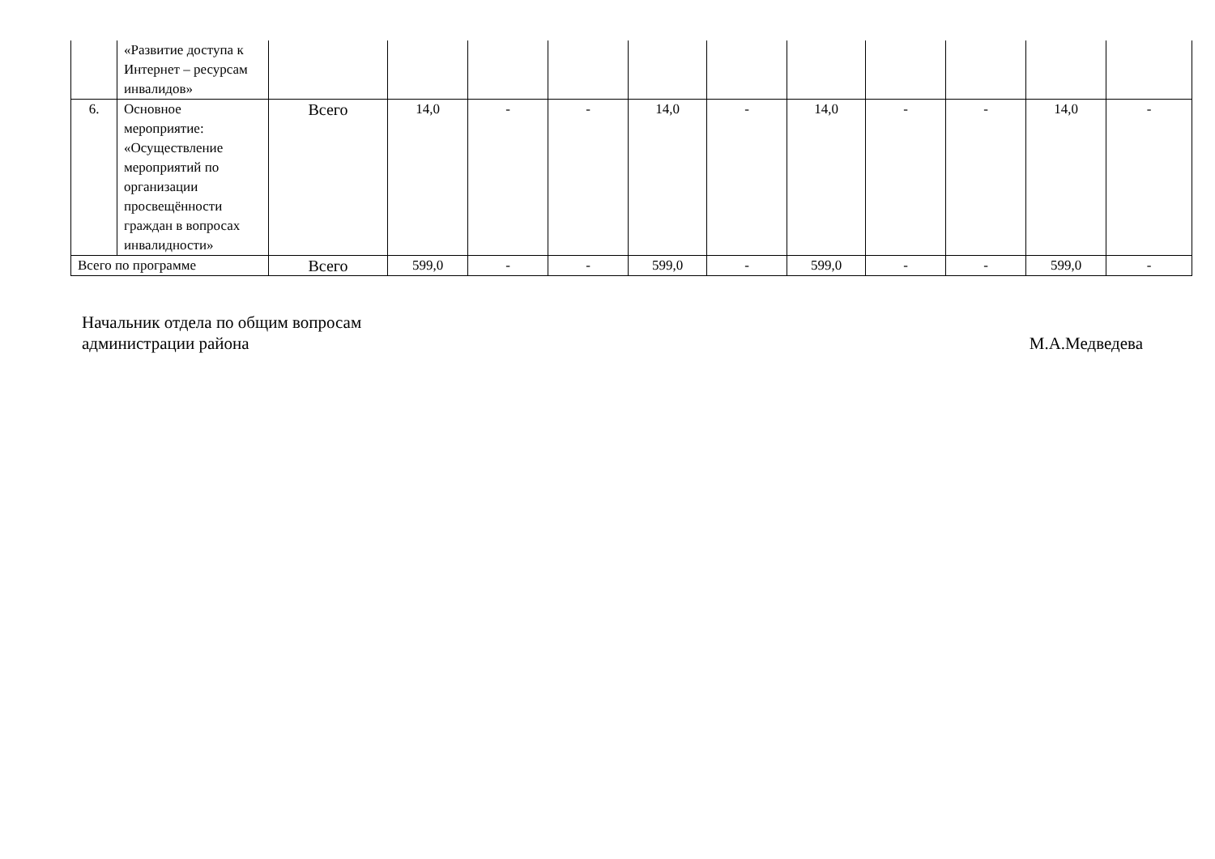| | «Развитие доступа к Интернет – ресурсам инвалидов» | | | | | | | | | | | |
| 6. | Основное мероприятие: «Осуществление мероприятий по организации просвещённости граждан в вопросах инвалидности» | Всего | 14,0 | - | - | 14,0 | - | 14,0 | - | - | 14,0 | - |
| Всего по программе | | Всего | 599,0 | - | - | 599,0 | - | 599,0 | - | - | 599,0 | - |
Начальник отдела по общим вопросам
администрации района
М.А.Медведева